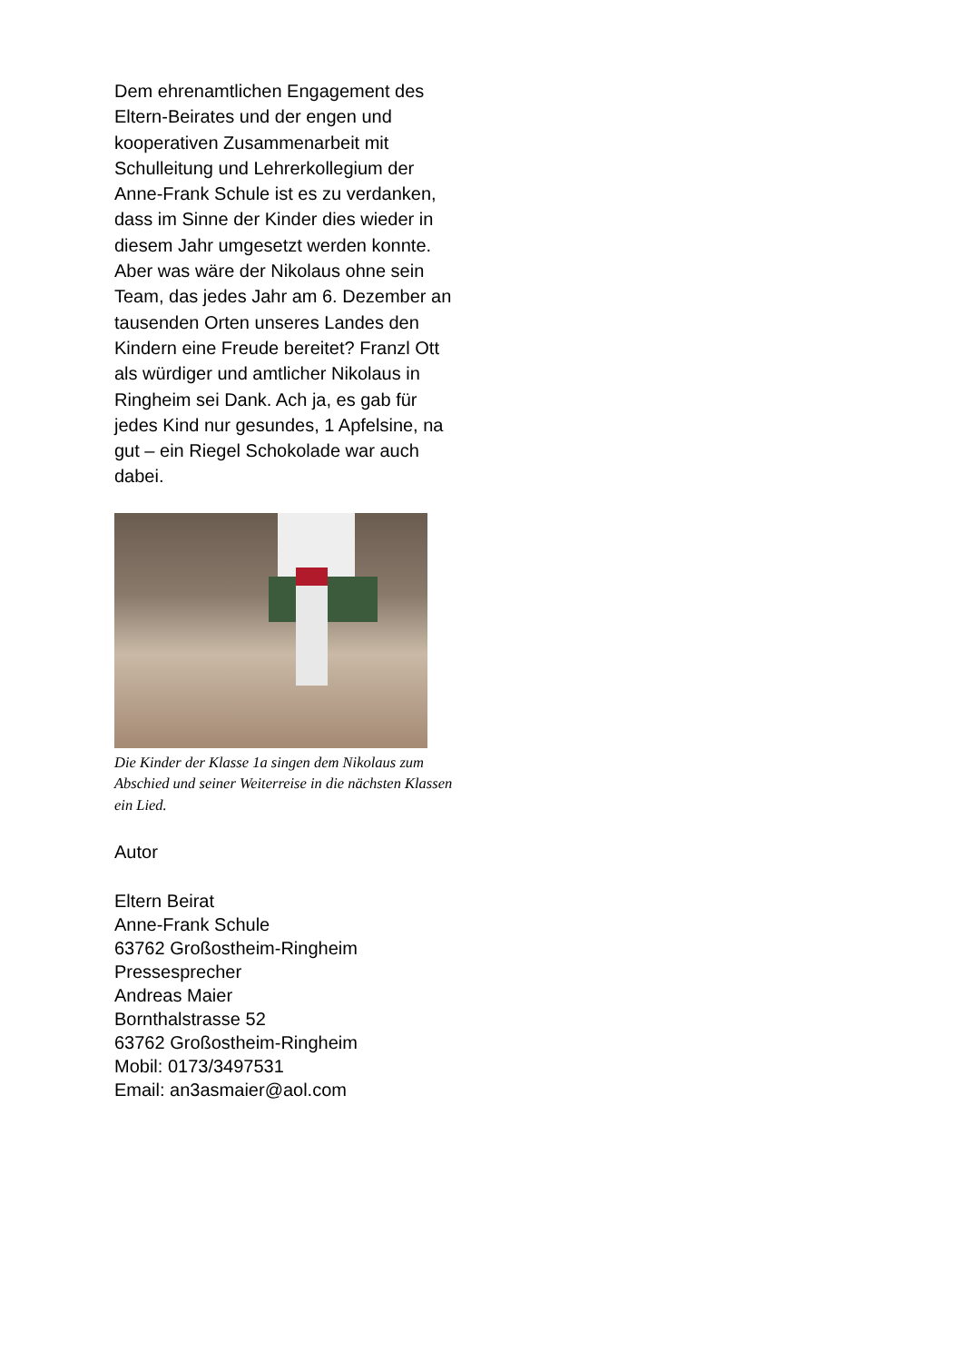Dem ehrenamtlichen Engagement des Eltern-Beirates und der engen und kooperativen Zusammenarbeit mit Schulleitung und Lehrerkollegium der Anne-Frank Schule ist es zu verdanken, dass im Sinne der Kinder dies wieder in diesem Jahr umgesetzt werden konnte.
Aber was wäre der Nikolaus ohne sein Team, das jedes Jahr am 6. Dezember an tausenden Orten unseres Landes den Kindern eine Freude bereitet? Franzl Ott als würdiger und amtlicher Nikolaus in Ringheim sei Dank. Ach ja, es gab für jedes Kind nur gesundes, 1 Apfelsine, na gut – ein Riegel Schokolade war auch dabei.
Die Kinder der Klasse 1a singen dem Nikolaus zum Abschied und seiner Weiterreise in die nächsten Klassen ein Lied.
Autor
Eltern Beirat
Anne-Frank Schule
63762 Großostheim-Ringheim
Pressesprecher
Andreas Maier
Bornthalstrasse 52
63762 Großostheim-Ringheim
Mobil: 0173/3497531
Email: an3asmaier@aol.com